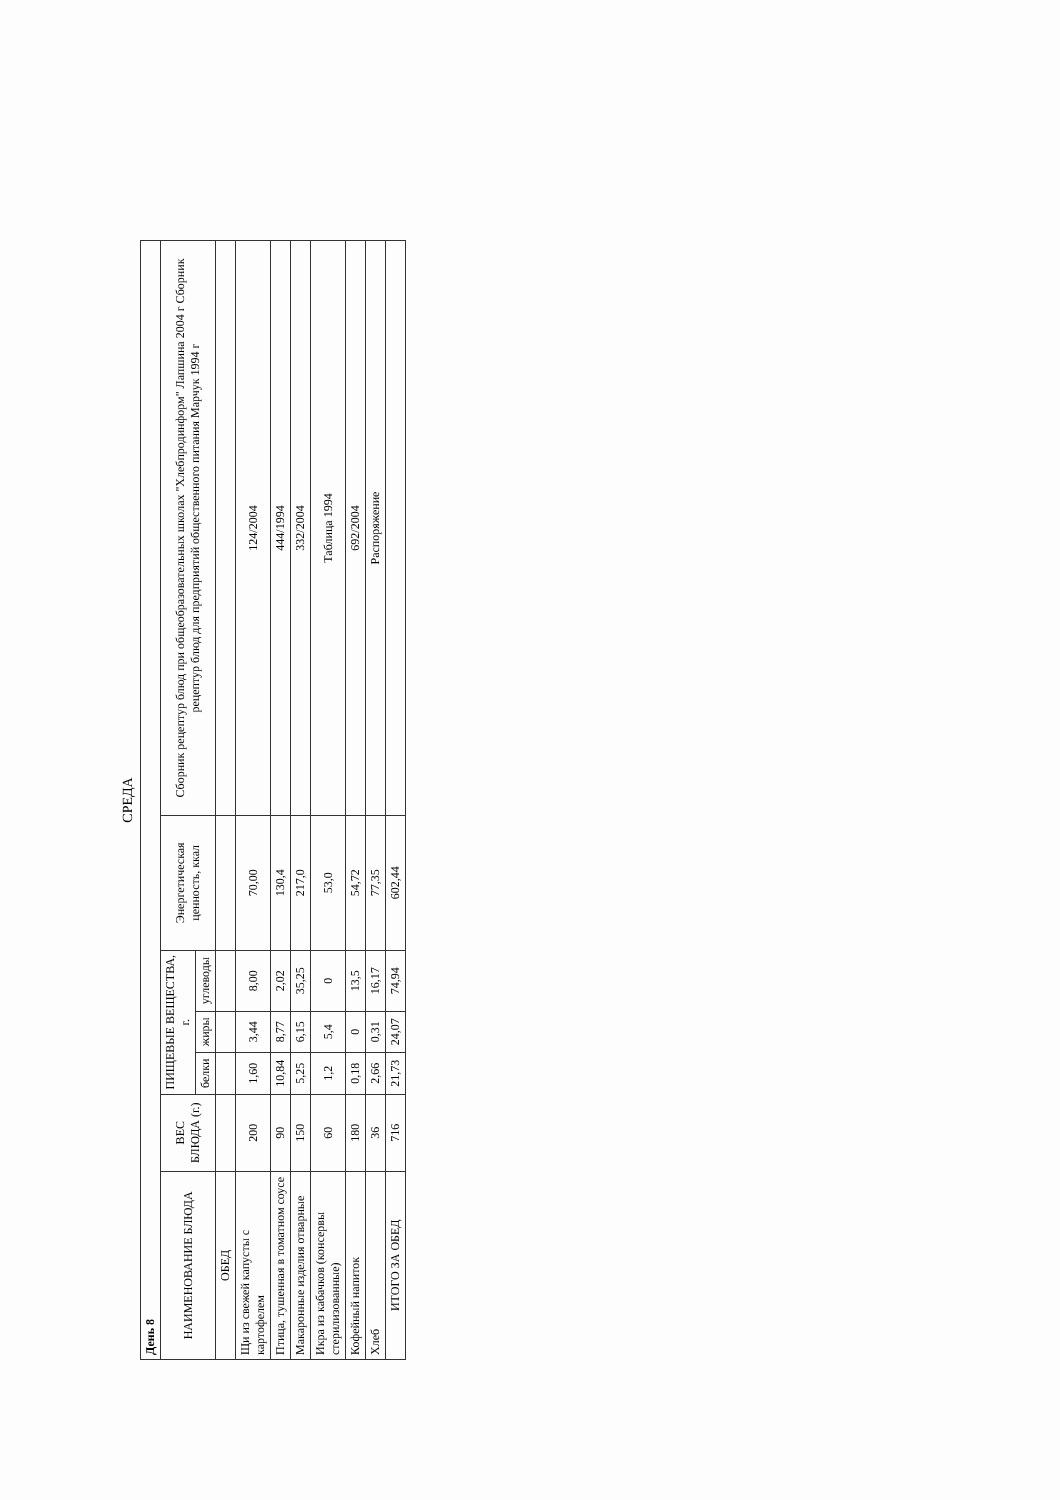СРЕДА
| День 8 | | | | | | |
| НАИМЕНОВАНИЕ БЛЮДА | ВЕС БЛЮДА (г.) | ПИЩЕВЫЕ ВЕЩЕСТВА, г. | | | Энергетическая ценность, ккал | Сборник рецептур блюд при общеобразовательных школах "Хлебпродинформ" Лапшина 2004 г Сборник рецептур блюд для предприятий общественного питания Марчук 1994 г |
| | | белки | жиры | углеводы | | |
| ОБЕД | | | | | | |
| Щи из свежей капусты с картофелем | 200 | 1,60 | 3,44 | 8,00 | 70,00 | 124/2004 |
| Птица, тушенная в томатном соусе | 90 | 10,84 | 8,77 | 2,02 | 130,4 | 444/1994 |
| Макаронные изделия отварные | 150 | 5,25 | 6,15 | 35,25 | 217,0 | 332/2004 |
| Икра из кабачков (консервы стерилизованные) | 60 | 1,2 | 5,4 | 0 | 53,0 | Таблица 1994 |
| Кофейный напиток | 180 | 0,18 | 0 | 13,5 | 54,72 | 692/2004 |
| Хлеб | 36 | 2,66 | 0,31 | 16,17 | 77,35 | Распоряжение |
| ИТОГО ЗА ОБЕД | 716 | 21,73 | 24,07 | 74,94 | 602,44 | |